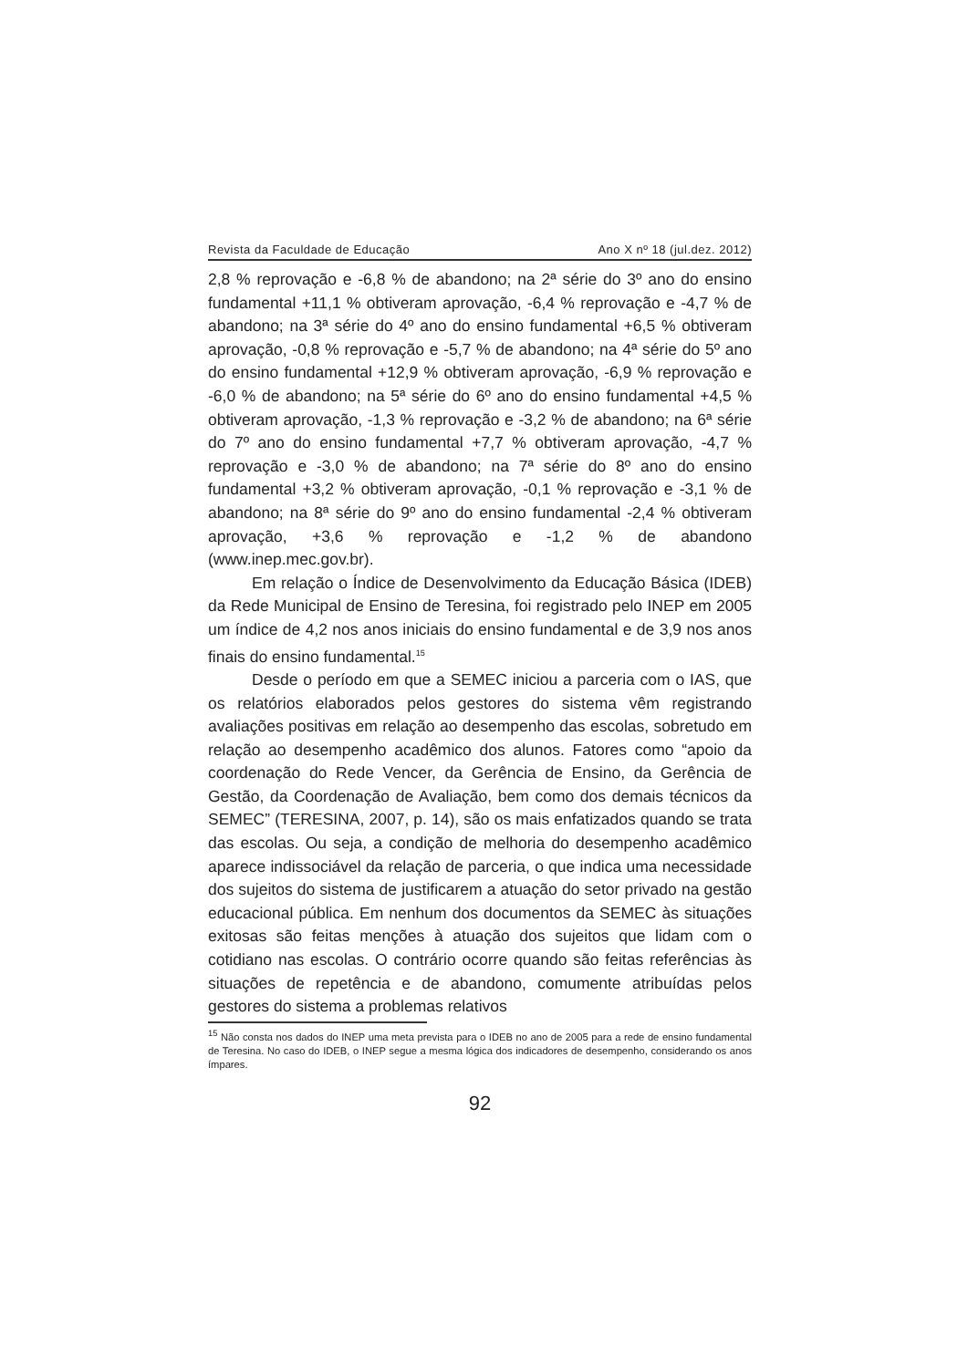Revista da Faculdade de Educação Ano X nº 18 (jul.dez. 2012)
2,8 % reprovação e -6,8 % de abandono; na 2ª série do 3º ano do ensino fundamental +11,1 % obtiveram aprovação, -6,4 % reprovação e -4,7 % de abandono; na 3ª série do 4º ano do ensino fundamental +6,5 % obtiveram aprovação, -0,8 % reprovação e -5,7 % de abandono; na 4ª série do 5º ano do ensino fundamental +12,9 % obtiveram aprovação, -6,9 % reprovação e -6,0 % de abandono; na 5ª série do 6º ano do ensino fundamental +4,5 % obtiveram aprovação, -1,3 % reprovação e -3,2 % de abandono; na 6ª série do 7º ano do ensino fundamental +7,7 % obtiveram aprovação, -4,7 % reprovação e -3,0 % de abandono; na 7ª série do 8º ano do ensino fundamental +3,2 % obtiveram aprovação, -0,1 % reprovação e -3,1 % de abandono; na 8ª série do 9º ano do ensino fundamental -2,4 % obtiveram aprovação, +3,6 % reprovação e -1,2 % de abandono (www.inep.mec.gov.br).
Em relação o Índice de Desenvolvimento da Educação Básica (IDEB) da Rede Municipal de Ensino de Teresina, foi registrado pelo INEP em 2005 um índice de 4,2 nos anos iniciais do ensino fundamental e de 3,9 nos anos finais do ensino fundamental.<sup>15</sup>
Desde o período em que a SEMEC iniciou a parceria com o IAS, que os relatórios elaborados pelos gestores do sistema vêm registrando avaliações positivas em relação ao desempenho das escolas, sobretudo em relação ao desempenho acadêmico dos alunos. Fatores como “apoio da coordenação do Rede Vencer, da Gerência de Ensino, da Gerência de Gestão, da Coordenação de Avaliação, bem como dos demais técnicos da SEMEC” (TERESINA, 2007, p. 14), são os mais enfatizados quando se trata das escolas. Ou seja, a condição de melhoria do desempenho acadêmico aparece indissociável da relação de parceria, o que indica uma necessidade dos sujeitos do sistema de justificarem a atuação do setor privado na gestão educacional pública. Em nenhum dos documentos da SEMEC às situações exitosas são feitas menções à atuação dos sujeitos que lidam com o cotidiano nas escolas. O contrário ocorre quando são feitas referências às situações de repetência e de abandono, comumente atribuídas pelos gestores do sistema a problemas relativos
<sup>15</sup> Não consta nos dados do INEP uma meta prevista para o IDEB no ano de 2005 para a rede de ensino fundamental de Teresina. No caso do IDEB, o INEP segue a mesma lógica dos indicadores de desempenho, considerando os anos ímpares.
92